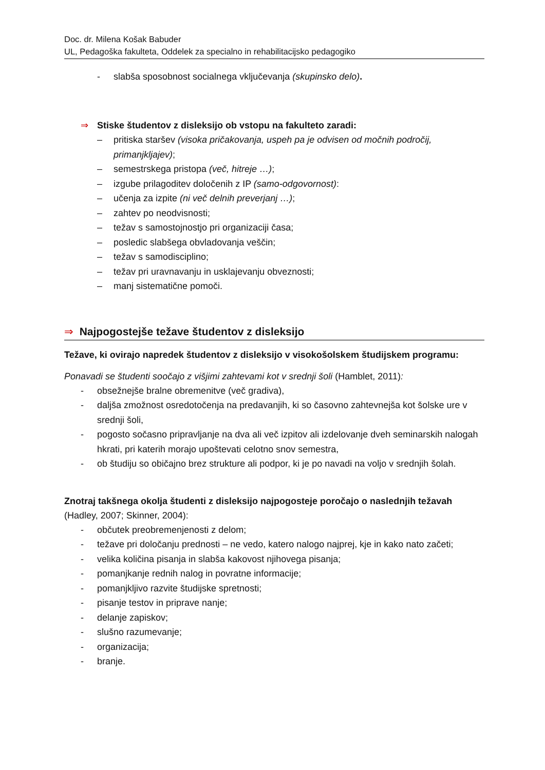Doc. dr. Milena Košak Babuder
UL, Pedagoška fakulteta, Oddelek za specialno in rehabilitacijsko pedagogiko
- slabša sposobnost socialnega vključevanja (skupinsko delo).
⇒ Stiske študentov z disleksijo ob vstopu na fakulteto zaradi:
– pritiska staršev (visoka pričakovanja, uspeh pa je odvisen od močnih področij, primanjkljajev);
– semestrskega pristopa (več, hitreje …);
– izgube prilagoditev določenih z IP (samo-odgovornost):
– učenja za izpite (ni več delnih preverjanj …);
– zahtev po neodvisnosti;
– težav s samostojnostjo pri organizaciji časa;
– posledic slabšega obvladovanja veščin;
– težav s samodisciplino;
– težav pri uravnavanju in usklajevanju obveznosti;
– manj sistematične pomoči.
⇒ Najpogostejše težave študentov z disleksijo
Težave, ki ovirajo napredek študentov z disleksijo v visokošolskem študijskem programu:
Ponavadi se študenti soočajo z višjimi zahtevami kot v srednji šoli (Hamblet, 2011):
- obsežnejše bralne obremenitve (več gradiva),
- daljša zmožnost osredotočenja na predavanjih, ki so časovno zahtevnejša kot šolske ure v srednji šoli,
- pogosto sočasno pripravljanje na dva ali več izpitov ali izdelovanje dveh seminarskih nalogah hkrati, pri katerih morajo upoštevati celotno snov semestra,
- ob študiju so običajno brez strukture ali podpor, ki je po navadi na voljo v srednjih šolah.
Znotraj takšnega okolja študenti z disleksijo najpogosteje poročajo o naslednjih težavah (Hadley, 2007; Skinner, 2004):
- občutek preobremenjenosti z delom;
- težave pri določanju prednosti – ne vedo, katero nalogo najprej, kje in kako nato začeti;
- velika količina pisanja in slabša kakovost njihovega pisanja;
- pomanjkanje rednih nalog in povratne informacije;
- pomanjkljivo razvite študijske spretnosti;
- pisanje testov in priprave nanje;
- delanje zapiskov;
- slušno razumevanje;
- organizacija;
- branje.